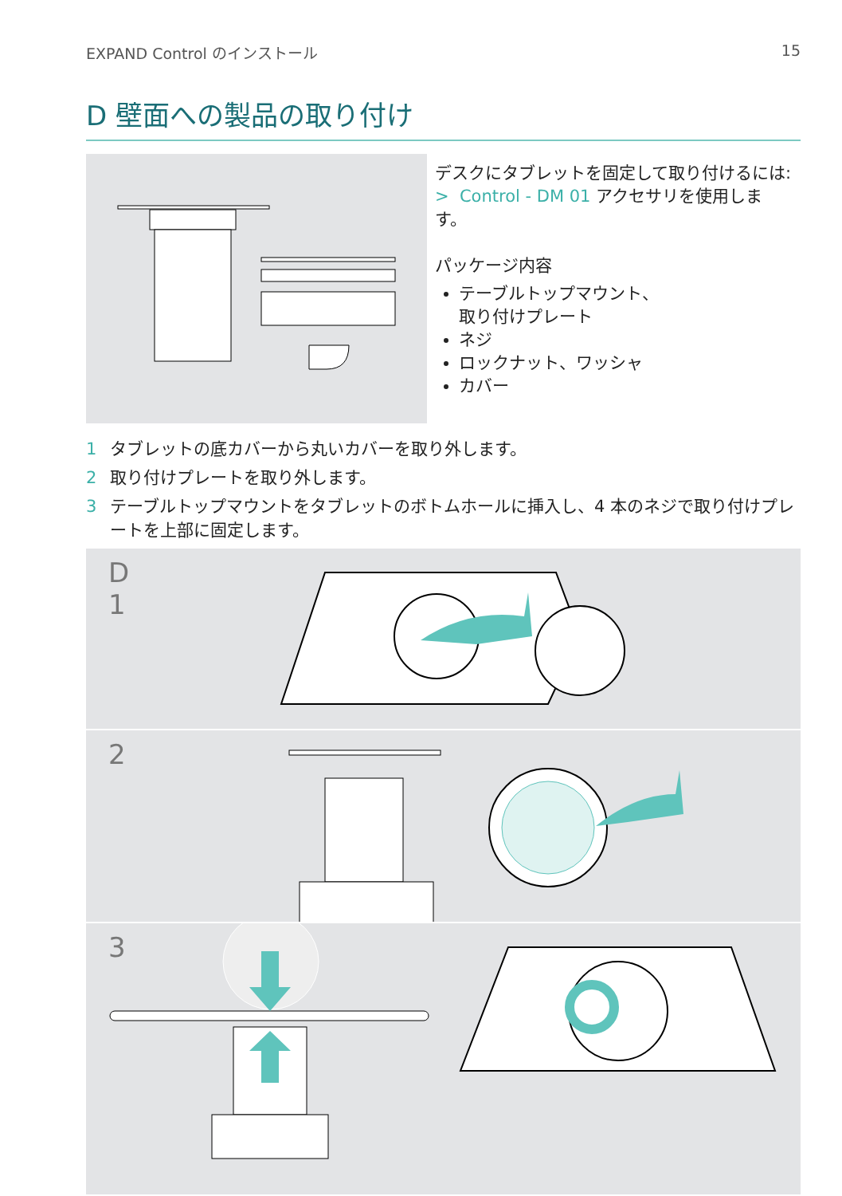EXPAND Control のインストール 15
D 壁面への製品の取り付け
デスクにタブレットを固定して取り付けるには:
> Control - DM 01 アクセサリを使用します。
パッケージ内容
テーブルトップマウント、
取り付けプレート
ネジ
ロックナット、ワッシャ
カバー
1 タブレットの底カバーから丸いカバーを取り外します。
2 取り付けプレートを取り外します。
3 テーブルトップマウントをタブレットのボトムホールに挿入し、4 本のネジで取り付けプレートを上部に固定します。
D
1
2
3